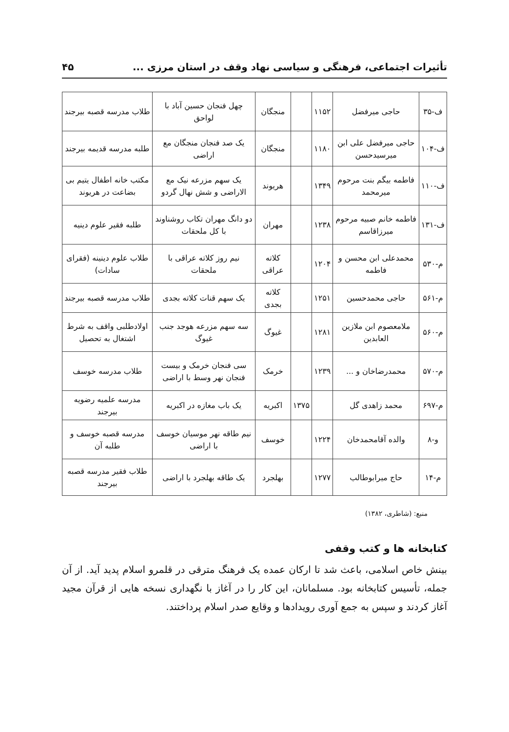تأثیرات اجتماعی، فرهنگی و سیاسی نهاد وقف در استان مرزی ... ۴۵
| ف-۳۵ | حاجی میرفضل | ۱۱۵۲ | | منجگان | چهل فنجان حسین آباد با لواحق | طلاب مدرسه قصبه بیرجند |
| ف-۱۰۴ | حاجی میرفضل علی ابن میرسیدحسن | ۱۱۸۰ | | منجگان | یک صد فنجان منجگان مع اراضی | طلبه مدرسه قدیمه بیرجند |
| ف-۱۱۰ | فاطمه بیگم بنت مرحوم میرمحمد | ۱۳۴۹ | | هریوند | یک سهم مزرعه نیک مع الاراضی و شش نهال گردو | مکتب خانه اطفال یتیم بی بضاعت در هریوند |
| ف-۱۳۱ | فاطمه خانم صبیه مرحوم میرزاقاسم | ۱۲۳۸ | | مهران | دو دانگ مهران تکاب روشناوند با کل ملحقات | طلبه فقیر علوم دینیه |
| م-۵۳۰ | محمدعلی ابن محسن و فاطمه | ۱۲۰۴ | | کلاته عراقی | نیم روز کلاته عراقی با ملحقات | طلاب علوم دینینه (فقرای سادات) |
| م-۵۶۱ | حاجی محمدحسین | ۱۲۵۱ | | کلاته بجدی | یک سهم قنات کلاته بجدی | طلاب مدرسه قصبه بیرجند |
| م-۵۶۰ | ملامعصوم ابن ملازین العابدین | ۱۲۸۱ | | غیوگ | سه سهم مزرعه هوجد جنب غیوگ | اولادطلبی واقف به شرط اشتغال به تحصیل |
| م-۵۷۰ | محمدرضاخان و ... | ۱۲۳۹ | | خرمک | سی فنجان خرمک و بیست فنجان نهر وسط با اراضی | طلاب مدرسه خوسف |
| م-۶۹۷ | محمد زاهدی گل | | ۱۳۷۵ | اکبریه | یک باب مغازه در اکبریه | مدرسه علمیه رضویه بیرجند |
| و-۸ | والده آقامحمدخان | ۱۲۲۴ | | خوسف | نیم طاقه نهر موسیان خوسف با اراضی | مدرسه قصبه خوسف و طلبه آن |
| م-۱۴ | حاج میرابوطالب | ۱۲۷۷ | | بهلجرد | یک طاقه بهلجرد با اراضی | طلاب فقیر مدرسه قصبه بیرجند |
منبع: (شاطری، ۱۳۸۲)
کتابخانه ها و کتب وقفی
بینش خاص اسلامی، باعث شد تا ارکان عمده یک فرهنگ مترقی در قلمرو اسلام پدید آید. از آن جمله، تأسیس کتابخانه بود. مسلمانان، این کار را در آغاز با نگهداری نسخه هایی از قرآن مجید آغاز کردند و سپس به جمع آوری رویدادها و وقایع صدر اسلام پرداختند.